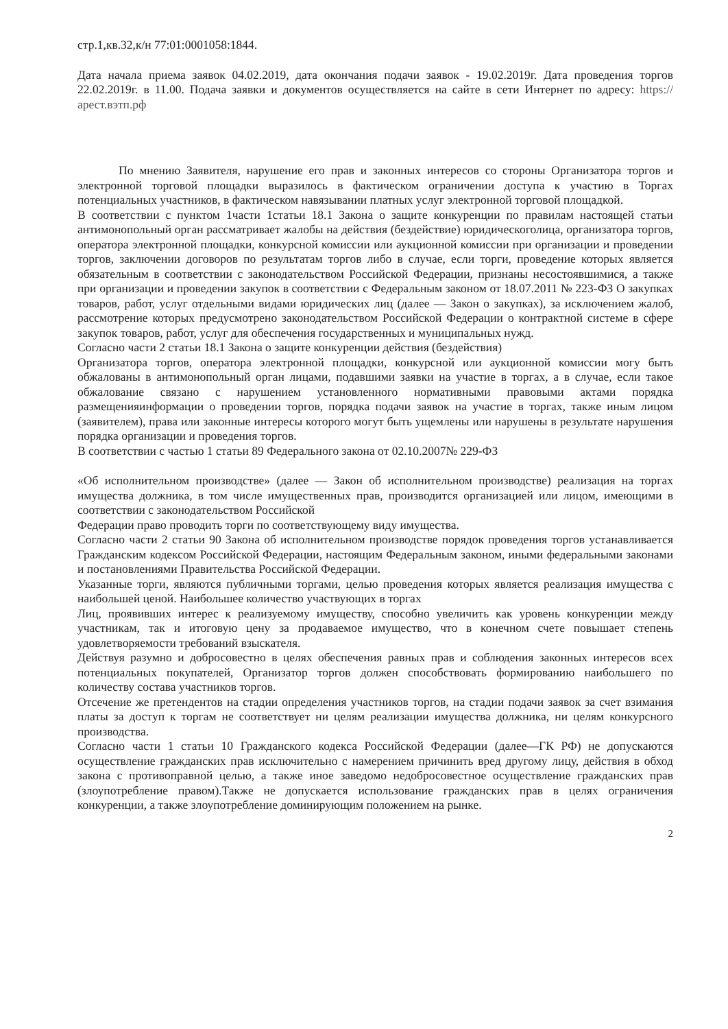стр.1,кв.32,к/н 77:01:0001058:1844.
Дата начала приема заявок 04.02.2019, дата окончания подачи заявок - 19.02.2019г. Дата проведения торгов 22.02.2019г. в 11.00. Подача заявки и документов осуществляется на сайте в сети Интернет по адресу: https://арест.вэтп.рф
По мнению Заявителя, нарушение его прав и законных интересов со стороны Организатора торгов и электронной торговой площадки выразилось в фактическом ограничении доступа к участию в Торгах потенциальных участников, в фактическом навязывании платных услуг электронной торговой площадкой.
В соответствии с пунктом 1части 1статьи 18.1 Закона о защите конкуренции по правилам настоящей статьи антимонопольный орган рассматривает жалобы на действия (бездействие) юридическоголица, организатора торгов, оператора электронной площадки, конкурсной комиссии или аукционной комиссии при организации и проведении торгов, заключении договоров по результатам торгов либо в случае, если торги, проведение которых является обязательным в соответствии с законодательством Российской Федерации, признаны несостоявшимися, а также при организации и проведении закупок в соответствии с Федеральным законом от 18.07.2011 № 223-ФЗ О закупках товаров, работ, услуг отдельными видами юридических лиц (далее — Закон о закупках), за исключением жалоб, рассмотрение которых предусмотрено законодательством Российской Федерации о контрактной системе в сфере закупок товаров, работ, услуг для обеспечения государственных и муниципальных нужд.
Согласно части 2 статьи 18.1 Закона о защите конкуренции действия (бездействия)
Организатора торгов, оператора электронной площадки, конкурсной или аукционной комиссии могу быть обжалованы в антимонопольный орган лицами, подавшими заявки на участие в торгах, а в случае, если такое обжалование связано с нарушением установленного нормативными правовыми актами порядка размещенияинформации о проведении торгов, порядка подачи заявок на участие в торгах, также иным лицом (заявителем), права или законные интересы которого могут быть ущемлены или нарушены в результате нарушения порядка организации и проведения торгов.
В соответствии с частью 1 статьи 89 Федерального закона от 02.10.2007№ 229-ФЗ
«Об исполнительном производстве» (далее — Закон об исполнительном производстве) реализация на торгах имущества должника, в том числе имущественных прав, производится организацией или лицом, имеющими в соответствии с законодательством Российской
Федерации право проводить торги по соответствующему виду имущества.
Согласно части 2 статьи 90 Закона об исполнительном производстве порядок проведения торгов устанавливается Гражданским кодексом Российской Федерации, настоящим Федеральным законом, иными федеральными законами и постановлениями Правительства Российской Федерации.
Указанные торги, являются публичными торгами, целью проведения которых является реализация имущества с наибольшей ценой. Наибольшее количество участвующих в торгах
Лиц, проявивших интерес к реализуемому имуществу, способно увеличить как уровень конкуренции между участникам, так и итоговую цену за продаваемое имущество, что в конечном счете повышает степень удовлетворяемости требований взыскателя.
Действуя разумно и добросовестно в целях обеспечения равных прав и соблюдения законных интересов всех потенциальных покупателей, Организатор торгов должен способствовать формированию наибольшего по количеству состава участников торгов.
Отсечение же претендентов на стадии определения участников торгов, на стадии подачи заявок за счет взимания платы за доступ к торгам не соответствует ни целям реализации имущества должника, ни целям конкурсного производства.
Согласно части 1 статьи 10 Гражданского кодекса Российской Федерации (далее—ГК РФ) не допускаются осуществление гражданских прав исключительно с намерением причинить вред другому лицу, действия в обход закона с противоправной целью, а также иное заведомо недобросовестное осуществление гражданских прав (злоупотребление правом).Также не допускается использование гражданских прав в целях ограничения конкуренции, а также злоупотребление доминирующим положением на рынке.
2